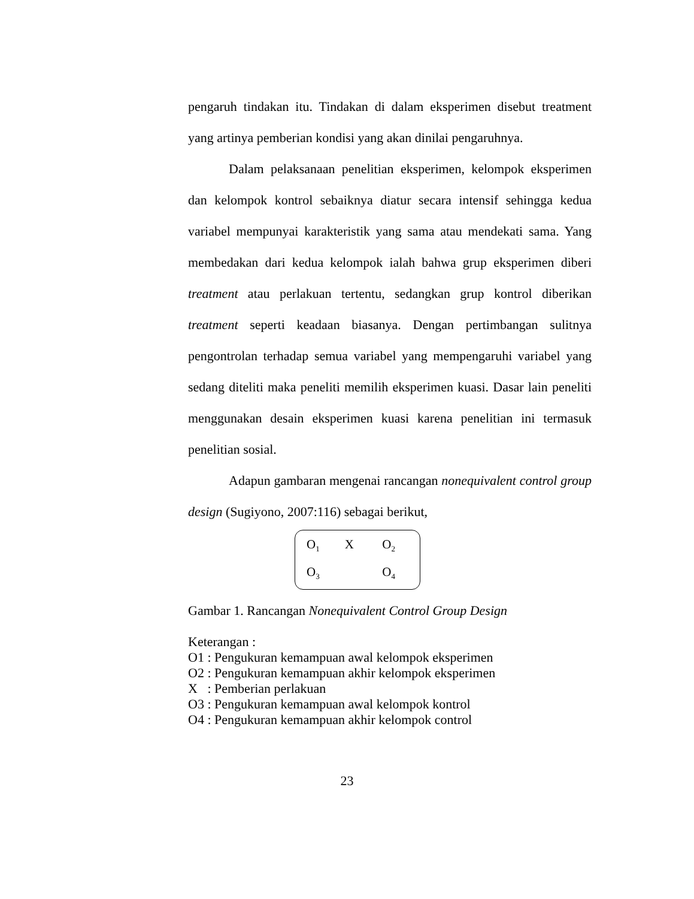pengaruh tindakan itu. Tindakan di dalam eksperimen disebut treatment yang artinya pemberian kondisi yang akan dinilai pengaruhnya.
Dalam pelaksanaan penelitian eksperimen, kelompok eksperimen dan kelompok kontrol sebaiknya diatur secara intensif sehingga kedua variabel mempunyai karakteristik yang sama atau mendekati sama. Yang membedakan dari kedua kelompok ialah bahwa grup eksperimen diberi treatment atau perlakuan tertentu, sedangkan grup kontrol diberikan treatment seperti keadaan biasanya. Dengan pertimbangan sulitnya pengontrolan terhadap semua variabel yang mempengaruhi variabel yang sedang diteliti maka peneliti memilih eksperimen kuasi. Dasar lain peneliti menggunakan desain eksperimen kuasi karena penelitian ini termasuk penelitian sosial.
Adapun gambaran mengenai rancangan nonequivalent control group design (Sugiyono, 2007:116) sebagai berikut,
| O<sub>1</sub> | X | O<sub>2</sub> |
| O<sub>3</sub> | | O<sub>4</sub> |
Gambar 1. Rancangan Nonequivalent Control Group Design
Keterangan :
O1 : Pengukuran kemampuan awal kelompok eksperimen
O2 : Pengukuran kemampuan akhir kelompok eksperimen
X : Pemberian perlakuan
O3 : Pengukuran kemampuan awal kelompok kontrol
O4 : Pengukuran kemampuan akhir kelompok control
23